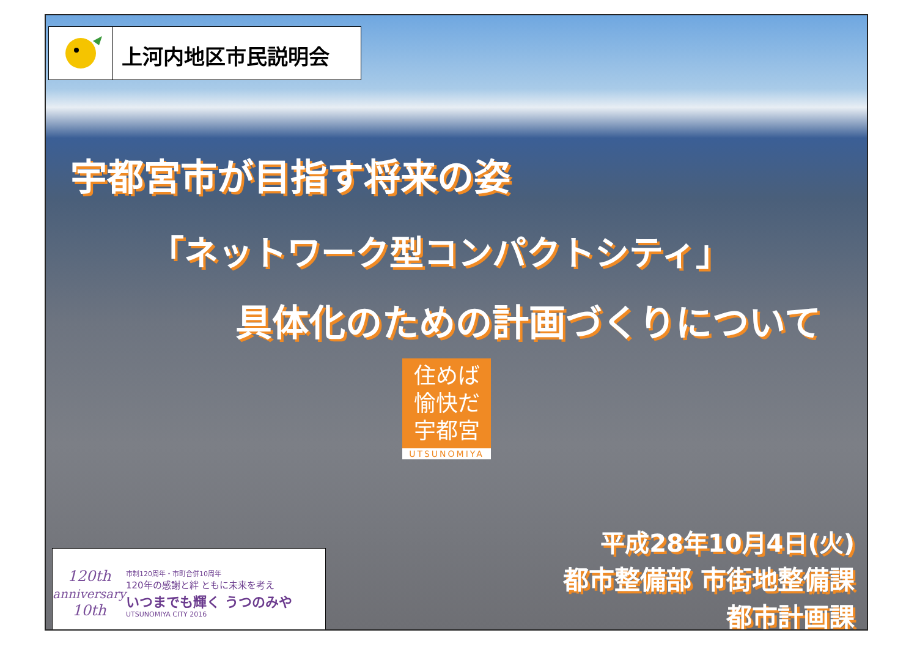上河内地区市民説明会
宇都宮市が目指す将来の姿
「ネットワーク型コンパクトシティ」
具体化のための計画づくりについて
住めば
愉快だ
宇都宮
UTSUNOMIYA
120th
anniversary
10th
市制120周年・市町合併10周年
120年の感謝と絆 ともに未来を考え
いつまでも輝く うつのみや
UTSUNOMIYA CITY 2016
平成28年10月4日(火)
都市整備部 市街地整備課
都市計画課